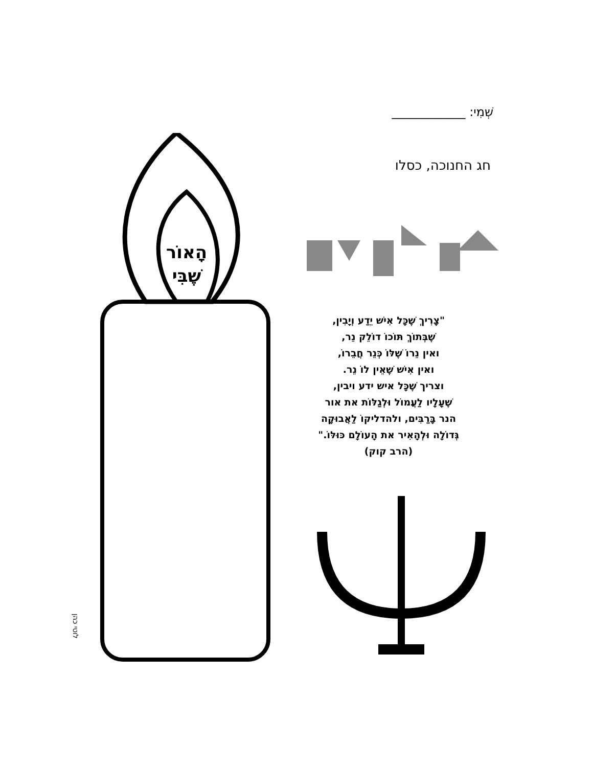שְׁמִי: ____________
חג החנוכה, כסלו
הָאוֹר
שֶׁבִּי
"צָרִיךְ שֶׁכָּל אִישׁ יֵדַע וְיָבִין,
שֶׁבְּתוֹךְ תּוֹכוֹ דוֹלֵק נֵר,
ואין נֵרוֹ שֶׁלּוֹ כְּנֵר חֲבֵרוֹ,
ואין אִישׁ שֶׁאֵין לוֹ נֵר.
וצריך שֶׁכָּל איש ידע ויבין,
שֶׁעָלָיו לַעֲמוֹל וּלְגַלּוֹת את אור
הנר בָּרַבִּים, ולהדליקוֹ לַאֲבוּקָה
גְּדוֹלָה וּלְהָאִיר את הָעוֹלָם כּוּלּוֹ."
(הרב קוק)
לוטי כהן